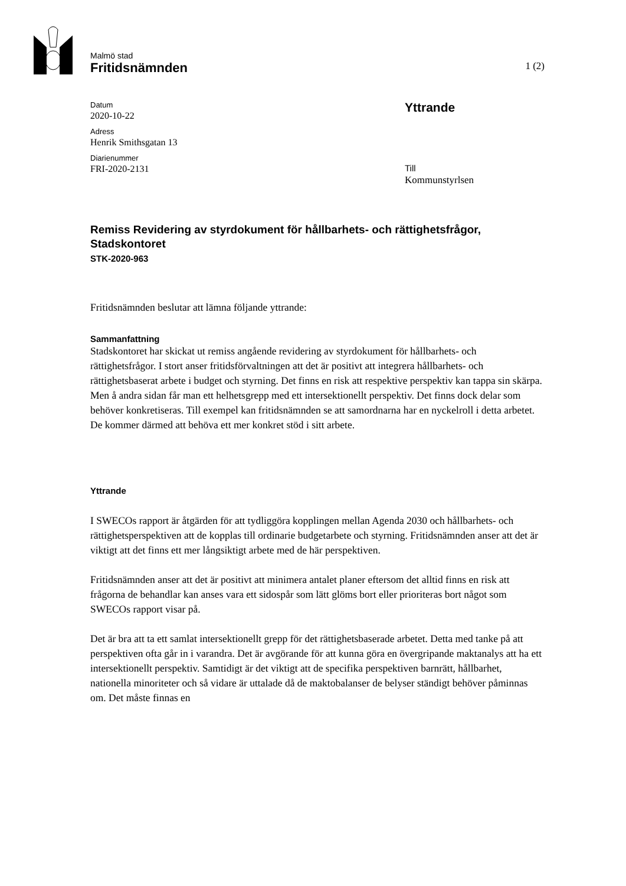Malmö stad
Fritidsnämnden 1 (2)
Datum
2020-10-22
Adress
Henrik Smithsgatan 13
Diarienummer
FRI-2020-2131
Yttrande
Till
Kommunstyrlsen
Remiss Revidering av styrdokument för hållbarhets- och rättighetsfrågor, Stadskontoret
STK-2020-963
Fritidsnämnden beslutar att lämna följande yttrande:
Sammanfattning
Stadskontoret har skickat ut remiss angående revidering av styrdokument för hållbarhets- och rättighetsfrågor. I stort anser fritidsförvaltningen att det är positivt att integrera hållbarhets- och rättighetsbaserat arbete i budget och styrning. Det finns en risk att respektive perspektiv kan tappa sin skärpa. Men å andra sidan får man ett helhetsgrepp med ett intersektionellt perspektiv. Det finns dock delar som behöver konkretiseras. Till exempel kan fritidsnämnden se att samordnarna har en nyckelroll i detta arbetet. De kommer därmed att behöva ett mer konkret stöd i sitt arbete.
Yttrande
I SWECOs rapport är åtgärden för att tydliggöra kopplingen mellan Agenda 2030 och hållbarhets- och rättighetsperspektiven att de kopplas till ordinarie budgetarbete och styrning. Fritidsnämnden anser att det är viktigt att det finns ett mer långsiktigt arbete med de här perspektiven.
Fritidsnämnden anser att det är positivt att minimera antalet planer eftersom det alltid finns en risk att frågorna de behandlar kan anses vara ett sidospår som lätt glöms bort eller prioriteras bort något som SWECOs rapport visar på.
Det är bra att ta ett samlat intersektionellt grepp för det rättighetsbaserade arbetet. Detta med tanke på att perspektiven ofta går in i varandra. Det är avgörande för att kunna göra en övergripande maktanalys att ha ett intersektionellt perspektiv. Samtidigt är det viktigt att de specifika perspektiven barnrätt, hållbarhet, nationella minoriteter och så vidare är uttalade då de maktobalanser de belyser ständigt behöver påminnas om. Det måste finnas en